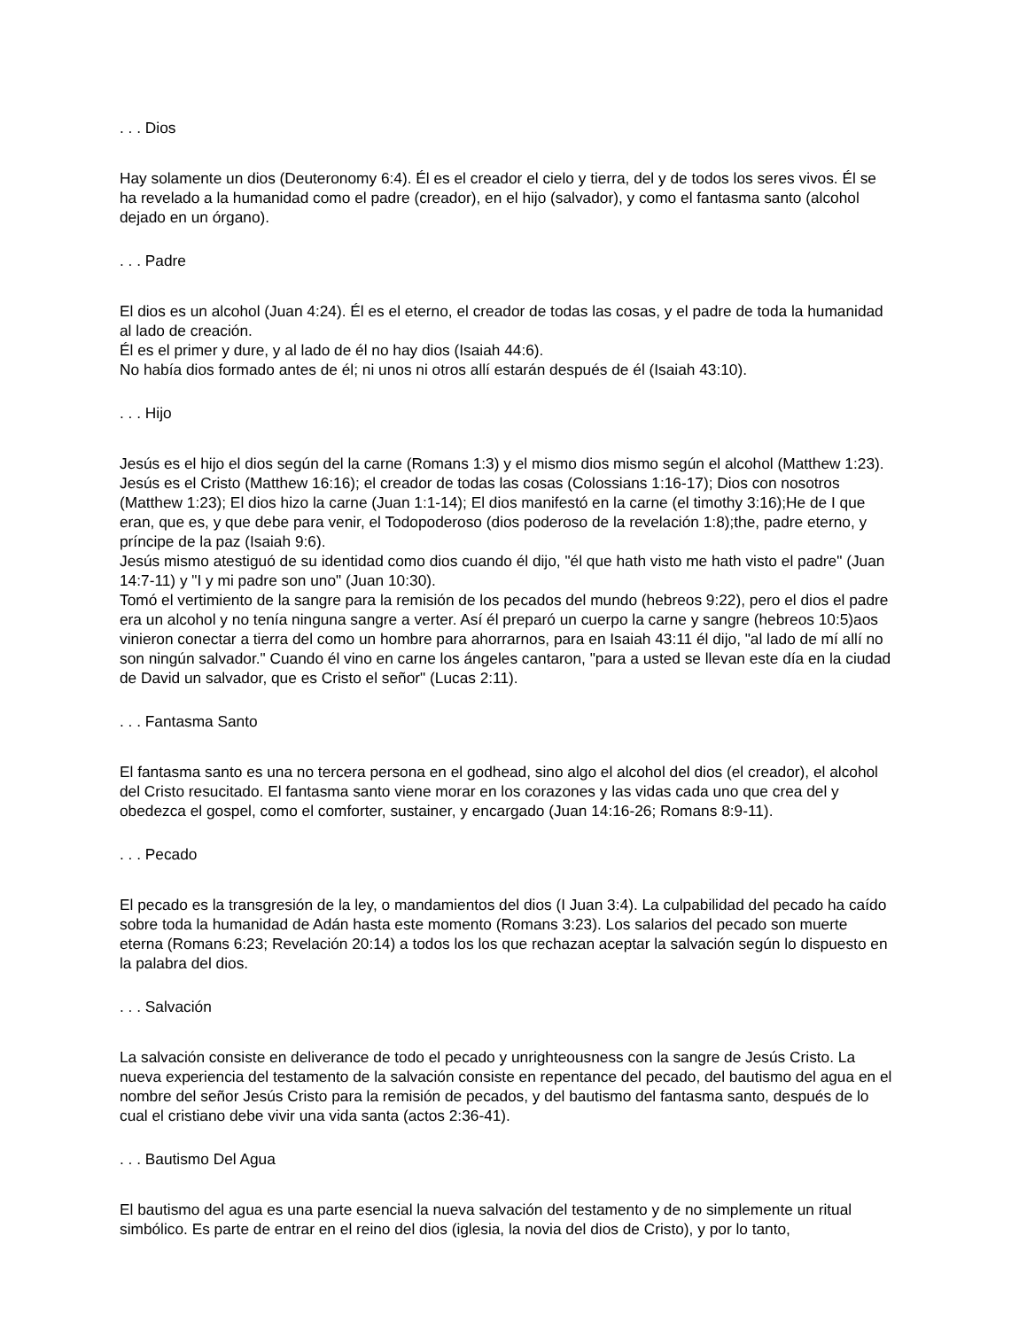. . . Dios
Hay solamente un dios (Deuteronomy 6:4). Él es el creador el cielo y tierra, del y de todos los seres vivos. Él se ha revelado a la humanidad como el padre (creador), en el hijo (salvador), y como el fantasma santo (alcohol dejado en un órgano).
. . . Padre
El dios es un alcohol (Juan 4:24). Él es el eterno, el creador de todas las cosas, y el padre de toda la humanidad al lado de creación.
Él es el primer y dure, y al lado de él no hay dios (Isaiah 44:6).
No había dios formado antes de él; ni unos ni otros allí estarán después de él (Isaiah 43:10).
. . . Hijo
Jesús es el hijo el dios según del la carne (Romans 1:3) y el mismo dios mismo según el alcohol (Matthew 1:23). Jesús es el Cristo (Matthew 16:16); el creador de todas las cosas (Colossians 1:16-17); Dios con nosotros (Matthew 1:23); El dios hizo la carne (Juan 1:1-14); El dios manifestó en la carne (el timothy 3:16);He de I que eran, que es, y que debe para venir, el Todopoderoso (dios poderoso de la revelación 1:8);the, padre eterno, y príncipe de la paz (Isaiah 9:6).
Jesús mismo atestiguó de su identidad como dios cuando él dijo, "él que hath visto me hath visto el padre" (Juan 14:7-11) y "I y mi padre son uno" (Juan 10:30).
Tomó el vertimiento de la sangre para la remisión de los pecados del mundo (hebreos 9:22), pero el dios el padre era un alcohol y no tenía ninguna sangre a verter. Así él preparó un cuerpo la carne y sangre (hebreos 10:5)aos vinieron conectar a tierra del como un hombre para ahorrarnos, para en Isaiah 43:11 él dijo, "al lado de mí allí no son ningún salvador." Cuando él vino en carne los ángeles cantaron, "para a usted se llevan este día en la ciudad de David un salvador, que es Cristo el señor" (Lucas 2:11).
. . . Fantasma Santo
El fantasma santo es una no tercera persona en el godhead, sino algo el alcohol del dios (el creador), el alcohol del Cristo resucitado. El fantasma santo viene morar en los corazones y las vidas cada uno que crea del y obedezca el gospel, como el comforter, sustainer, y encargado (Juan 14:16-26; Romans 8:9-11).
. . . Pecado
El pecado es la transgresión de la ley, o mandamientos del dios (I Juan 3:4). La culpabilidad del pecado ha caído sobre toda la humanidad de Adán hasta este momento (Romans 3:23). Los salarios del pecado son muerte eterna (Romans 6:23; Revelación 20:14) a todos los los que rechazan aceptar la salvación según lo dispuesto en la palabra del dios.
. . . Salvación
La salvación consiste en deliverance de todo el pecado y unrighteousness con la sangre de Jesús Cristo. La nueva experiencia del testamento de la salvación consiste en repentance del pecado, del bautismo del agua en el nombre del señor Jesús Cristo para la remisión de pecados, y del bautismo del fantasma santo, después de lo cual el cristiano debe vivir una vida santa (actos 2:36-41).
. . . Bautismo Del Agua
El bautismo del agua es una parte esencial la nueva salvación del testamento y de no simplemente un ritual simbólico. Es parte de entrar en el reino del dios (iglesia, la novia del dios de Cristo), y por lo tanto,